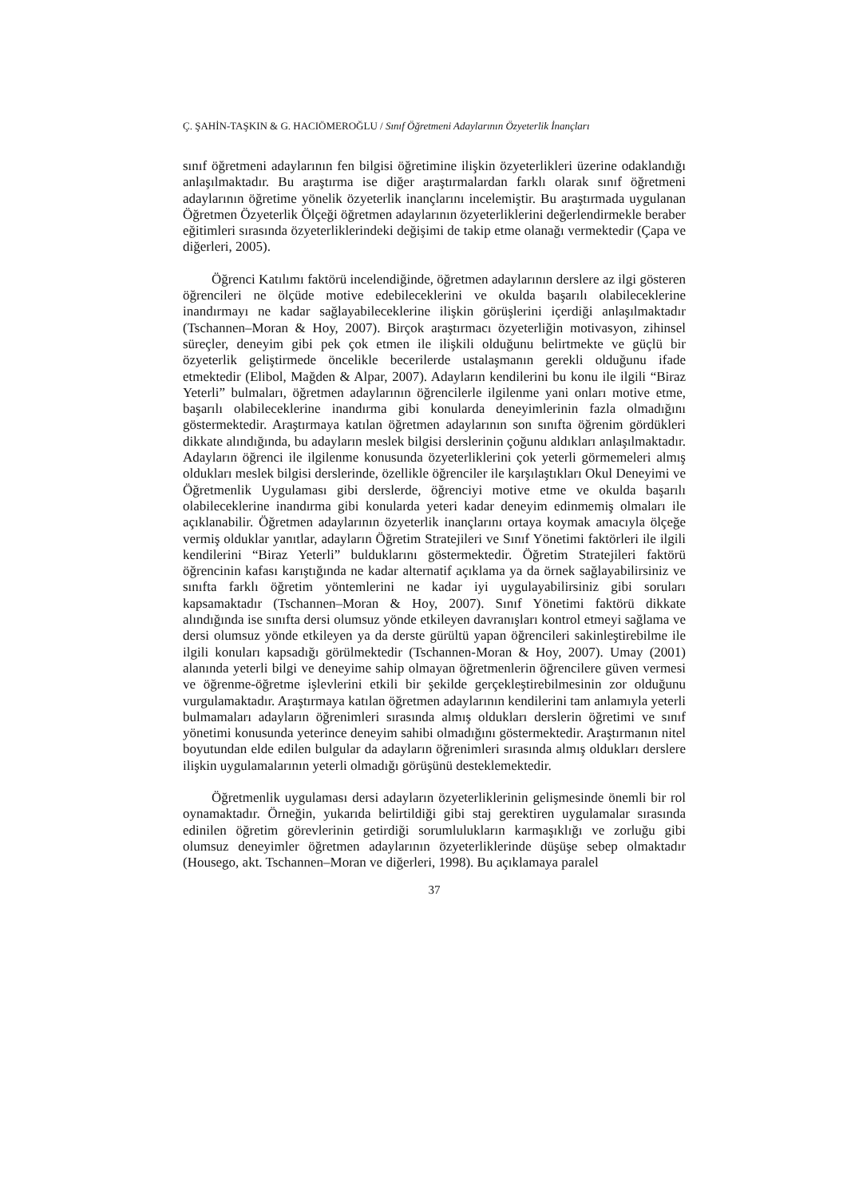Ç. ŞAHİN-TAŞKIN & G. HACIÖMEROĞLU / Sınıf Öğretmeni Adaylarının Özyeterlik İnançları
sınıf öğretmeni adaylarının fen bilgisi öğretimine ilişkin özyeterlikleri üzerine odaklandığı anlaşılmaktadır. Bu araştırma ise diğer araştırmalardan farklı olarak sınıf öğretmeni adaylarının öğretime yönelik özyeterlik inançlarını incelemiştir. Bu araştırmada uygulanan Öğretmen Özyeterlik Ölçeği öğretmen adaylarının özyeterliklerini değerlendirmekle beraber eğitimleri sırasında özyeterliklerindeki değişimi de takip etme olanağı vermektedir (Çapa ve diğerleri, 2005).
Öğrenci Katılımı faktörü incelendiğinde, öğretmen adaylarının derslere az ilgi gösteren öğrencileri ne ölçüde motive edebileceklerini ve okulda başarılı olabileceklerine inandırmayı ne kadar sağlayabileceklerine ilişkin görüşlerini içerdiği anlaşılmaktadır (Tschannen–Moran & Hoy, 2007). Birçok araştırmacı özyeterliğin motivasyon, zihinsel süreçler, deneyim gibi pek çok etmen ile ilişkili olduğunu belirtmekte ve güçlü bir özyeterlik geliştirmede öncelikle becerilerde ustalaşmanın gerekli olduğunu ifade etmektedir (Elibol, Mağden & Alpar, 2007). Adayların kendilerini bu konu ile ilgili “Biraz Yeterli” bulmaları, öğretmen adaylarının öğrencilerle ilgilenme yani onları motive etme, başarılı olabileceklerine inandırma gibi konularda deneyimlerinin fazla olmadığını göstermektedir. Araştırmaya katılan öğretmen adaylarının son sınıfta öğrenim gördükleri dikkate alındığında, bu adayların meslek bilgisi derslerinin çoğunu aldıkları anlaşılmaktadır. Adayların öğrenci ile ilgilenme konusunda özyeterliklerini çok yeterli görmemeleri almış oldukları meslek bilgisi derslerinde, özellikle öğrenciler ile karşılaştıkları Okul Deneyimi ve Öğretmenlik Uygulaması gibi derslerde, öğrenciyi motive etme ve okulda başarılı olabileceklerine inandırma gibi konularda yeteri kadar deneyim edinmemiş olmaları ile açıklanabilir. Öğretmen adaylarının özyeterlik inançlarını ortaya koymak amacıyla ölçeğe vermiş olduklar yanıtlar, adayların Öğretim Stratejileri ve Sınıf Yönetimi faktörleri ile ilgili kendilerini “Biraz Yeterli” bulduklarını göstermektedir. Öğretim Stratejileri faktörü öğrencinin kafası karıştığında ne kadar alternatif açıklama ya da örnek sağlayabilirsiniz ve sınıfta farklı öğretim yöntemlerini ne kadar iyi uygulayabilirsiniz gibi soruları kapsamaktadır (Tschannen–Moran & Hoy, 2007). Sınıf Yönetimi faktörü dikkate alındığında ise sınıfta dersi olumsuz yönde etkileyen davranışları kontrol etmeyi sağlama ve dersi olumsuz yönde etkileyen ya da derste gürültü yapan öğrencileri sakinleştirebilme ile ilgili konuları kapsadığı görülmektedir (Tschannen-Moran & Hoy, 2007). Umay (2001) alanında yeterli bilgi ve deneyime sahip olmayan öğretmenlerin öğrencilere güven vermesi ve öğrenme-öğretme işlevlerini etkili bir şekilde gerçekleştirebilmesinin zor olduğunu vurgulamaktadır. Araştırmaya katılan öğretmen adaylarının kendilerini tam anlamıyla yeterli bulmamaları adayların öğrenimleri sırasında almış oldukları derslerin öğretimi ve sınıf yönetimi konusunda yeterince deneyim sahibi olmadığını göstermektedir. Araştırmanın nitel boyutundan elde edilen bulgular da adayların öğrenimleri sırasında almış oldukları derslere ilişkin uygulamalarının yeterli olmadığı görüşünü desteklemektedir.
Öğretmenlik uygulaması dersi adayların özyeterliklerinin gelişmesinde önemli bir rol oynamaktadır. Örneğin, yukarıda belirtildiği gibi staj gerektiren uygulamalar sırasında edinilen öğretim görevlerinin getirdiği sorumlulukların karmaşıklığı ve zorluğu gibi olumsuz deneyimler öğretmen adaylarının özyeterliklerinde düşüşe sebep olmaktadır (Housego, akt. Tschannen–Moran ve diğerleri, 1998). Bu açıklamaya paralel
37